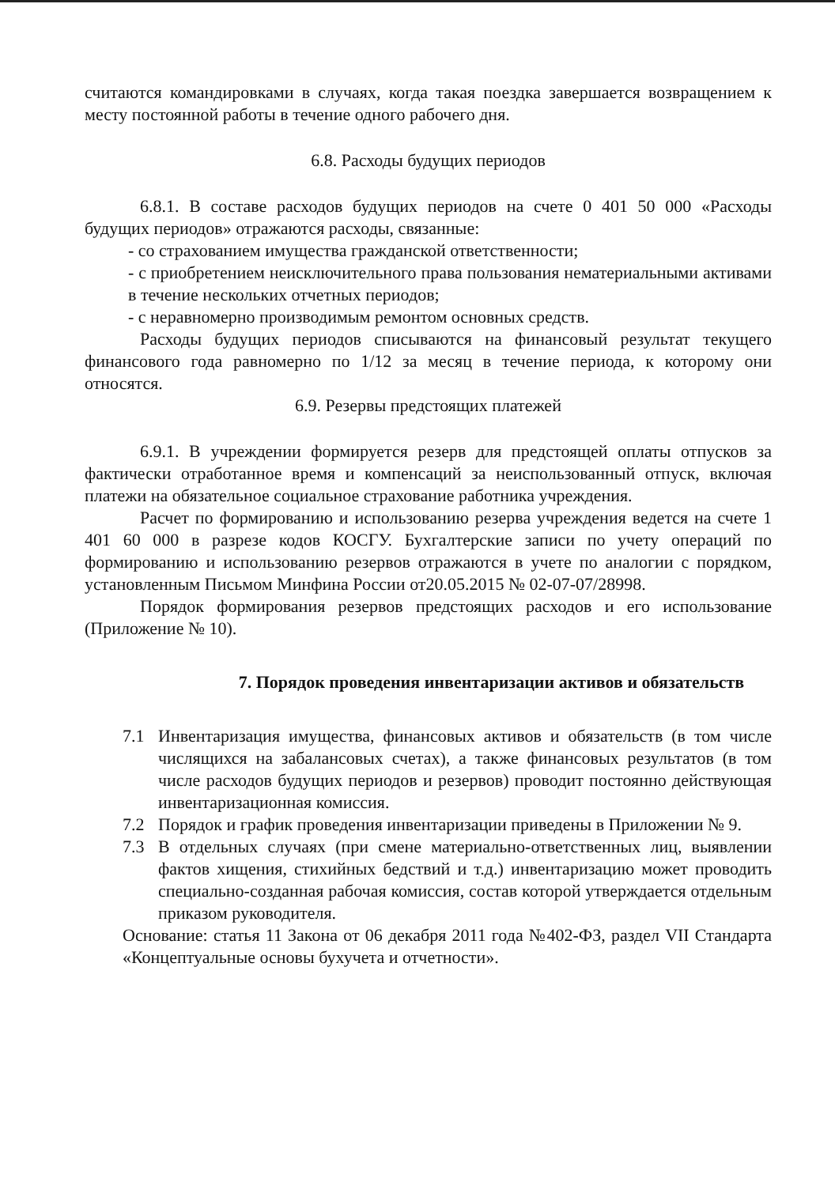считаются командировками в случаях, когда такая поездка завершается возвращением к месту постоянной работы в течение одного рабочего дня.
6.8. Расходы будущих периодов
6.8.1. В составе расходов будущих периодов на счете 0 401 50 000 «Расходы будущих периодов» отражаются расходы, связанные:
- со страхованием имущества гражданской ответственности;
- с приобретением неисключительного права пользования нематериальными активами в течение нескольких отчетных периодов;
- с неравномерно производимым ремонтом основных средств.
Расходы будущих периодов списываются на финансовый результат текущего финансового года равномерно по 1/12 за месяц в течение периода, к которому они относятся.
6.9. Резервы предстоящих платежей
6.9.1. В учреждении формируется резерв для предстоящей оплаты отпусков за фактически отработанное время и компенсаций за неиспользованный отпуск, включая платежи на обязательное социальное страхование работника учреждения.
Расчет по формированию и использованию резерва учреждения ведется на счете 1 401 60 000 в разрезе кодов КОСГУ. Бухгалтерские записи по учету операций по формированию и использованию резервов отражаются в учете по аналогии с порядком, установленным Письмом Минфина России от20.05.2015 № 02-07-07/28998.
Порядок формирования резервов предстоящих расходов и его использование (Приложение № 10).
7. Порядок проведения инвентаризации активов и обязательств
7.1 Инвентаризация имущества, финансовых активов и обязательств (в том числе числящихся на забалансовых счетах), а также финансовых результатов (в том числе расходов будущих периодов и резервов) проводит постоянно действующая инвентаризационная комиссия.
7.2 Порядок и график проведения инвентаризации приведены в Приложении № 9.
7.3 В отдельных случаях (при смене материально-ответственных лиц, выявлении фактов хищения, стихийных бедствий и т.д.) инвентаризацию может проводить специально-созданная рабочая комиссия, состав которой утверждается отдельным приказом руководителя.
Основание: статья 11 Закона от 06 декабря 2011 года №402-ФЗ, раздел VII Стандарта «Концептуальные основы бухучета и отчетности».